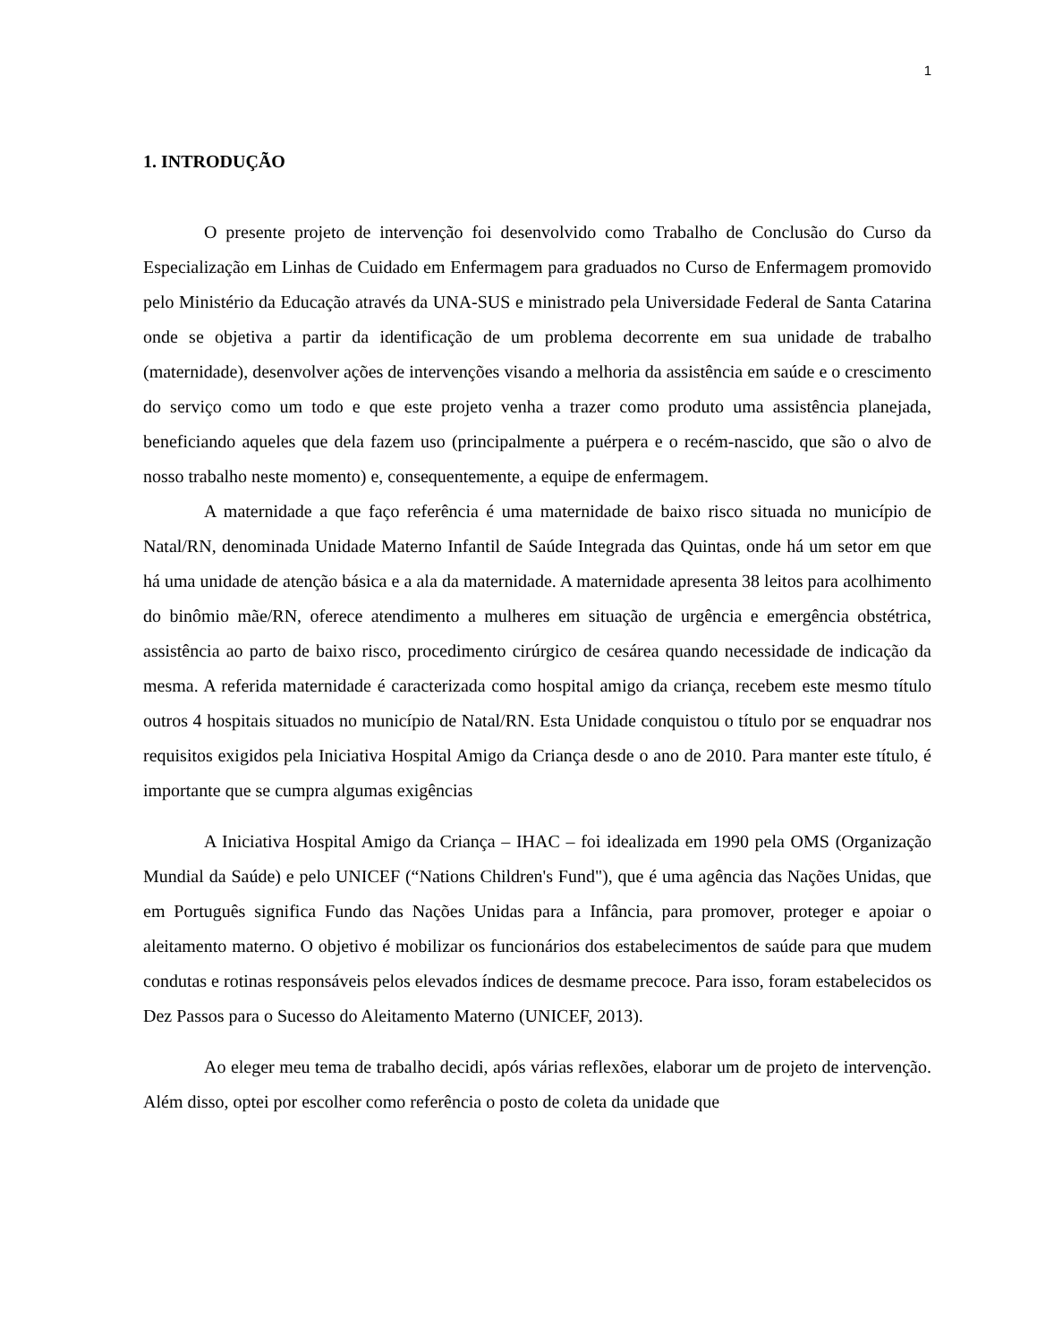1
1. INTRODUÇÃO
O presente projeto de intervenção foi desenvolvido como Trabalho de Conclusão do Curso da Especialização em Linhas de Cuidado em Enfermagem para graduados no Curso de Enfermagem promovido pelo Ministério da Educação através da UNA-SUS e ministrado pela Universidade Federal de Santa Catarina onde se objetiva a partir da identificação de um problema decorrente em sua unidade de trabalho (maternidade), desenvolver ações de intervenções visando a melhoria da assistência em saúde e o crescimento do serviço como um todo e que este projeto venha a trazer como produto uma assistência planejada, beneficiando aqueles que dela fazem uso (principalmente a puérpera e o recém-nascido, que são o alvo de nosso trabalho neste momento) e, consequentemente, a equipe de enfermagem.
A maternidade a que faço referência é uma maternidade de baixo risco situada no município de Natal/RN, denominada Unidade Materno Infantil de Saúde Integrada das Quintas, onde há um setor em que há uma unidade de atenção básica e a ala da maternidade. A maternidade apresenta 38 leitos para acolhimento do binômio mãe/RN, oferece atendimento a mulheres em situação de urgência e emergência obstétrica, assistência ao parto de baixo risco, procedimento cirúrgico de cesárea quando necessidade de indicação da mesma. A referida maternidade é caracterizada como hospital amigo da criança, recebem este mesmo título outros 4 hospitais situados no município de Natal/RN. Esta Unidade conquistou o título por se enquadrar nos requisitos exigidos pela Iniciativa Hospital Amigo da Criança desde o ano de 2010. Para manter este título, é importante que se cumpra algumas exigências
A Iniciativa Hospital Amigo da Criança – IHAC – foi idealizada em 1990 pela OMS (Organização Mundial da Saúde) e pelo UNICEF (“Nations Children's Fund"), que é uma agência das Nações Unidas, que em Português significa Fundo das Nações Unidas para a Infância, para promover, proteger e apoiar o aleitamento materno. O objetivo é mobilizar os funcionários dos estabelecimentos de saúde para que mudem condutas e rotinas responsáveis pelos elevados índices de desmame precoce. Para isso, foram estabelecidos os Dez Passos para o Sucesso do Aleitamento Materno (UNICEF, 2013).
Ao eleger meu tema de trabalho decidi, após várias reflexões, elaborar um de projeto de intervenção. Além disso, optei por escolher como referência o posto de coleta da unidade que